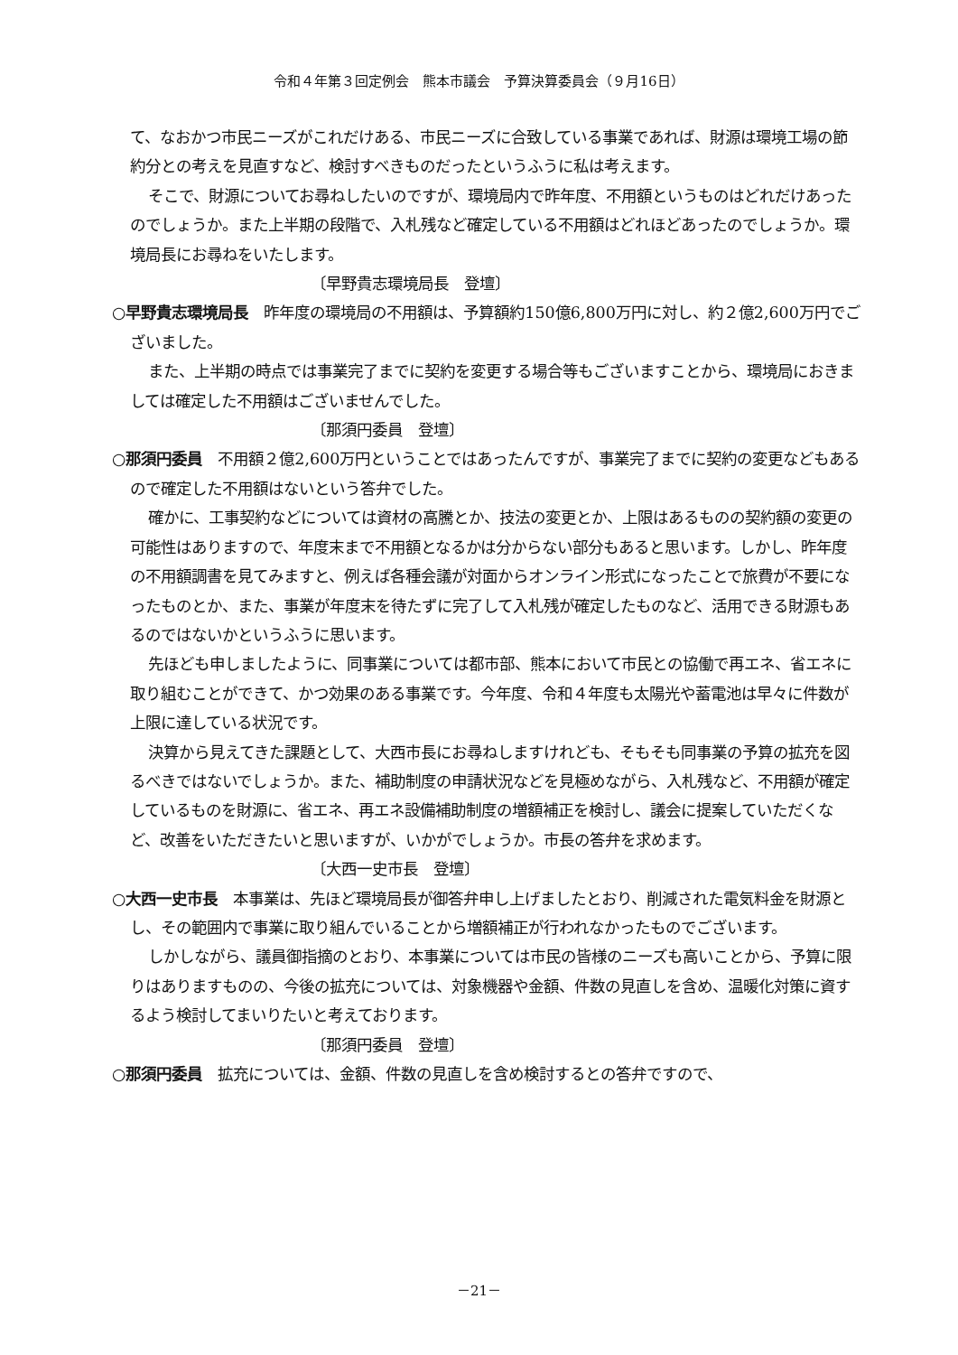令和４年第３回定例会　熊本市議会　予算決算委員会（９月16日）
て、なおかつ市民ニーズがこれだけある、市民ニーズに合致している事業であれば、財源は環境工場の節約分との考えを見直すなど、検討すべきものだったというふうに私は考えます。
そこで、財源についてお尋ねしたいのですが、環境局内で昨年度、不用額というものはどれだけあったのでしょうか。また上半期の段階で、入札残など確定している不用額はどれほどあったのでしょうか。環境局長にお尋ねをいたします。
〔早野貴志環境局長　登壇〕
○早野貴志環境局長　昨年度の環境局の不用額は、予算額約150億6,800万円に対し、約２億2,600万円でございました。
また、上半期の時点では事業完了までに契約を変更する場合等もございますことから、環境局におきましては確定した不用額はございませんでした。
〔那須円委員　登壇〕
○那須円委員　不用額２億2,600万円ということではあったんですが、事業完了までに契約の変更などもあるので確定した不用額はないという答弁でした。
確かに、工事契約などについては資材の高騰とか、技法の変更とか、上限はあるものの契約額の変更の可能性はありますので、年度末まで不用額となるかは分からない部分もあると思います。しかし、昨年度の不用額調書を見てみますと、例えば各種会議が対面からオンライン形式になったことで旅費が不要になったものとか、また、事業が年度末を待たずに完了して入札残が確定したものなど、活用できる財源もあるのではないかというふうに思います。
先ほども申しましたように、同事業については都市部、熊本において市民との協働で再エネ、省エネに取り組むことができて、かつ効果のある事業です。今年度、令和４年度も太陽光や蓄電池は早々に件数が上限に達している状況です。
決算から見えてきた課題として、大西市長にお尋ねしますけれども、そもそも同事業の予算の拡充を図るべきではないでしょうか。また、補助制度の申請状況などを見極めながら、入札残など、不用額が確定しているものを財源に、省エネ、再エネ設備補助制度の増額補正を検討し、議会に提案していただくなど、改善をいただきたいと思いますが、いかがでしょうか。市長の答弁を求めます。
〔大西一史市長　登壇〕
○大西一史市長　本事業は、先ほど環境局長が御答弁申し上げましたとおり、削減された電気料金を財源とし、その範囲内で事業に取り組んでいることから増額補正が行われなかったものでございます。
しかしながら、議員御指摘のとおり、本事業については市民の皆様のニーズも高いことから、予算に限りはありますものの、今後の拡充については、対象機器や金額、件数の見直しを含め、温暖化対策に資するよう検討してまいりたいと考えております。
〔那須円委員　登壇〕
○那須円委員　拡充については、金額、件数の見直しを含め検討するとの答弁ですので、
－21－